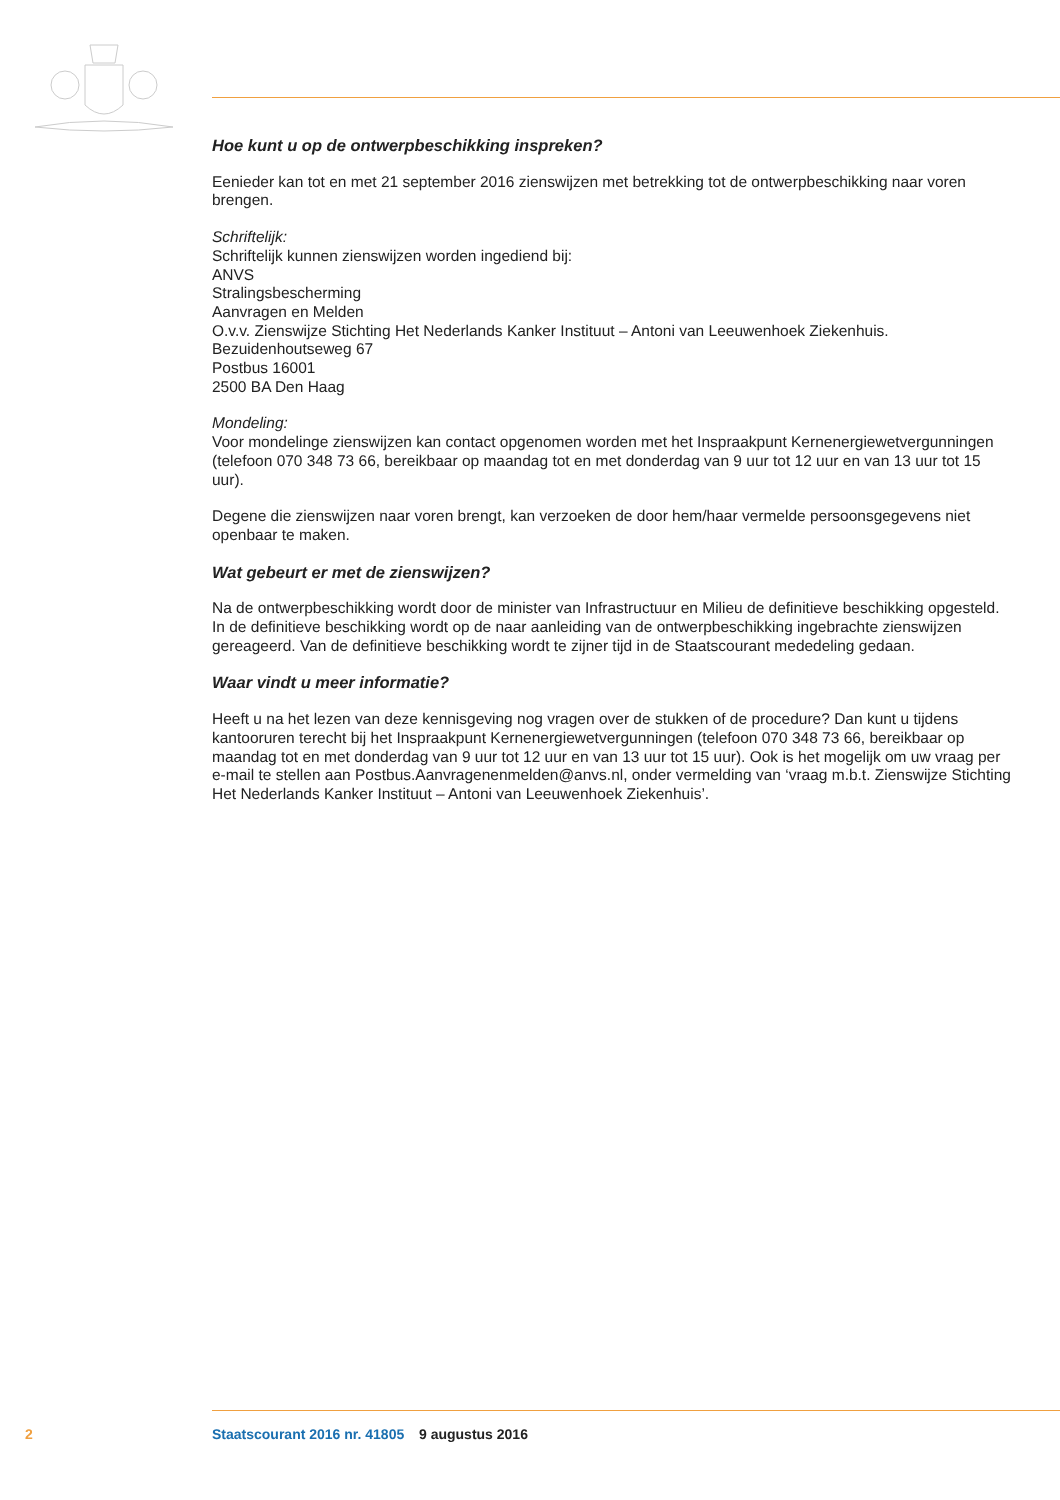Hoe kunt u op de ontwerpbeschikking inspreken?
Eenieder kan tot en met 21 september 2016 zienswijzen met betrekking tot de ontwerpbeschikking naar voren brengen.
Schriftelijk:
Schriftelijk kunnen zienswijzen worden ingediend bij:
ANVS
Stralingsbescherming
Aanvragen en Melden
O.v.v. Zienswijze Stichting Het Nederlands Kanker Instituut – Antoni van Leeuwenhoek Ziekenhuis.
Bezuidenhoutseweg 67
Postbus 16001
2500 BA Den Haag
Mondeling:
Voor mondelinge zienswijzen kan contact opgenomen worden met het Inspraakpunt Kernenergiewet­vergunningen (telefoon 070 348 73 66, bereikbaar op maandag tot en met donderdag van 9 uur tot 12 uur en van 13 uur tot 15 uur).
Degene die zienswijzen naar voren brengt, kan verzoeken de door hem/haar vermelde persoonsgege­vens niet openbaar te maken.
Wat gebeurt er met de zienswijzen?
Na de ontwerpbeschikking wordt door de minister van Infrastructuur en Milieu de definitieve beschikking opgesteld. In de definitieve beschikking wordt op de naar aanleiding van de ontwerpbe­schikking ingebrachte zienswijzen gereageerd. Van de definitieve beschikking wordt te zijner tijd in de Staatscourant mededeling gedaan.
Waar vindt u meer informatie?
Heeft u na het lezen van deze kennisgeving nog vragen over de stukken of de procedure? Dan kunt u tijdens kantooruren terecht bij het Inspraakpunt Kernenergiewetvergunningen (telefoon 070 348 73 66, bereikbaar op maandag tot en met donderdag van 9 uur tot 12 uur en van 13 uur tot 15 uur). Ook is het mogelijk om uw vraag per e-mail te stellen aan Postbus.Aanvragenenmelden@anvs.nl, onder vermelding van ‘vraag m.b.t. Zienswijze Stichting Het Nederlands Kanker Instituut – Antoni van Leeuwenhoek Ziekenhuis’.
2 Staatscourant 2016 nr. 41805 9 augustus 2016